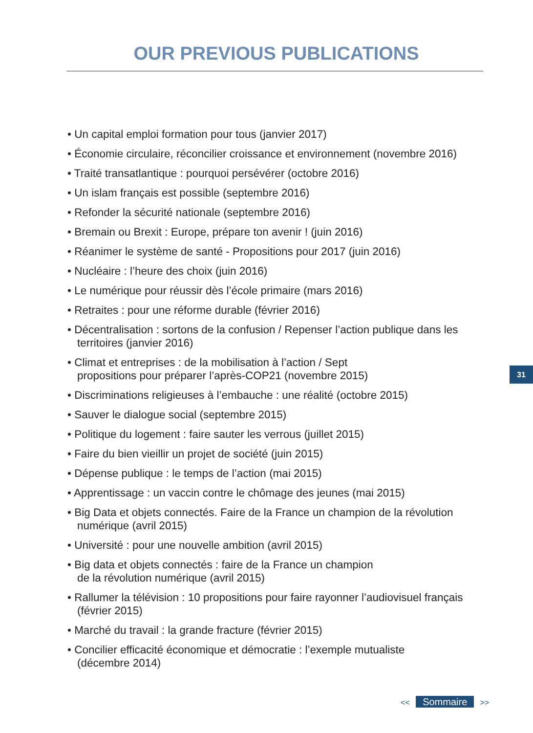OUR PREVIOUS PUBLICATIONS
• Un capital emploi formation pour tous (janvier 2017)
• Économie circulaire, réconcilier croissance et environnement (novembre 2016)
• Traité transatlantique : pourquoi persévérer (octobre 2016)
• Un islam français est possible (septembre 2016)
• Refonder la sécurité nationale (septembre 2016)
• Bremain ou Brexit : Europe, prépare ton avenir ! (juin 2016)
• Réanimer le système de santé - Propositions pour 2017 (juin 2016)
• Nucléaire : l’heure des choix (juin 2016)
• Le numérique pour réussir dès l’école primaire (mars 2016)
• Retraites : pour une réforme durable (février 2016)
• Décentralisation : sortons de la confusion / Repenser l’action publique dans les territoires (janvier 2016)
• Climat et entreprises : de la mobilisation à l’action / Sept
propositions pour préparer l’après-COP21 (novembre 2015)
• Discriminations religieuses à l’embauche : une réalité (octobre 2015)
• Sauver le dialogue social (septembre 2015)
• Politique du logement : faire sauter les verrous (juillet 2015)
• Faire du bien vieillir un projet de société (juin 2015)
• Dépense publique : le temps de l’action (mai 2015)
• Apprentissage : un vaccin contre le chômage des jeunes (mai 2015)
• Big Data et objets connectés. Faire de la France un champion de la révolution numérique (avril 2015)
• Université : pour une nouvelle ambition (avril 2015)
• Big data et objets connectés : faire de la France un champion
de la révolution numérique (avril 2015)
• Rallumer la télévision : 10 propositions pour faire rayonner l’audiovisuel français (février 2015)
• Marché du travail : la grande fracture (février 2015)
• Concilier efficacité économique et démocratie : l’exemple mutualiste
(décembre 2014)
31
<< Sommaire >>